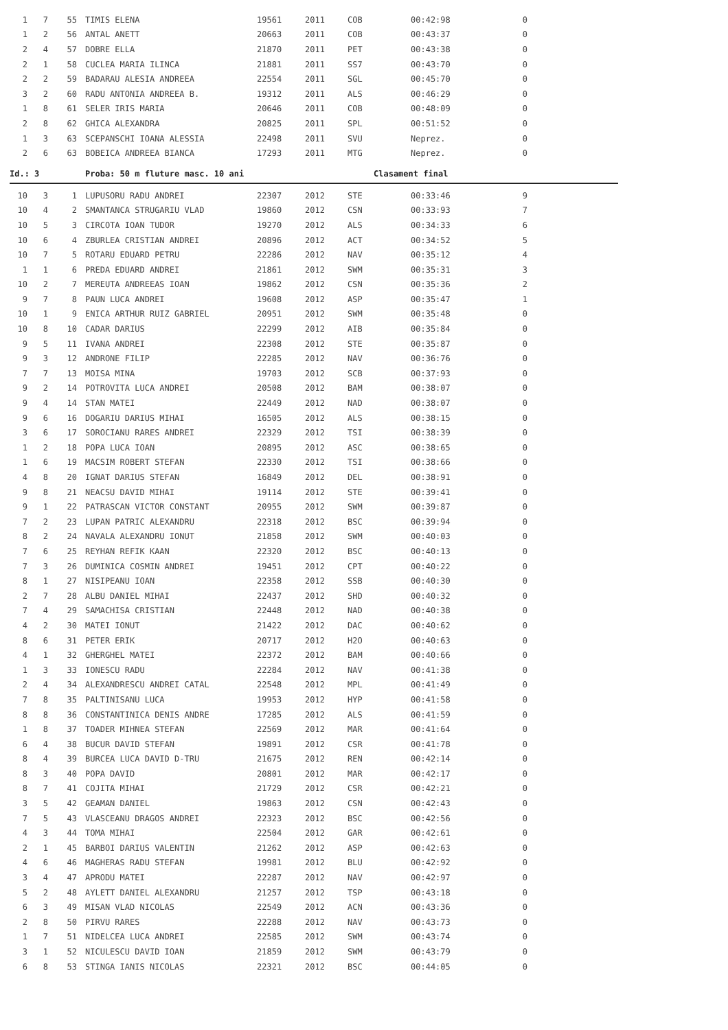| 1 | 7 | 55 | TIMIS ELENA | 19561 | 2011 | COB | 00:42:98 | 0 |
| 1 | 2 | 56 | ANTAL ANETT | 20663 | 2011 | COB | 00:43:37 | 0 |
| 2 | 4 | 57 | DOBRE ELLA | 21870 | 2011 | PET | 00:43:38 | 0 |
| 2 | 1 | 58 | CUCLEA MARIA ILINCA | 21881 | 2011 | SS7 | 00:43:70 | 0 |
| 2 | 2 | 59 | BADARAU ALESIA ANDREEA | 22554 | 2011 | SGL | 00:45:70 | 0 |
| 3 | 2 | 60 | RADU ANTONIA ANDREEA B. | 19312 | 2011 | ALS | 00:46:29 | 0 |
| 1 | 8 | 61 | SELER IRIS MARIA | 20646 | 2011 | COB | 00:48:09 | 0 |
| 2 | 8 | 62 | GHICA ALEXANDRA | 20825 | 2011 | SPL | 00:51:52 | 0 |
| 1 | 3 | 63 | SCEPANSCHI IOANA ALESSIA | 22498 | 2011 | SVU | Neprez. | 0 |
| 2 | 6 | 63 | BOBEICA ANDREEA BIANCA | 17293 | 2011 | MTG | Neprez. | 0 |
Id.: 3 Proba: 50 m fluture masc. 10 ani Clasament final
| 10 | 3 | 1 | LUPUSORU RADU ANDREI | 22307 | 2012 | STE | 00:33:46 | 9 |
| 10 | 4 | 2 | SMANTANCA STRUGARIU VLAD | 19860 | 2012 | CSN | 00:33:93 | 7 |
| 10 | 5 | 3 | CIRCOTA IOAN TUDOR | 19270 | 2012 | ALS | 00:34:33 | 6 |
| 10 | 6 | 4 | ZBURLEA CRISTIAN ANDREI | 20896 | 2012 | ACT | 00:34:52 | 5 |
| 10 | 7 | 5 | ROTARU EDUARD PETRU | 22286 | 2012 | NAV | 00:35:12 | 4 |
| 1 | 1 | 6 | PREDA EDUARD ANDREI | 21861 | 2012 | SWM | 00:35:31 | 3 |
| 10 | 2 | 7 | MEREUTA ANDREEAS IOAN | 19862 | 2012 | CSN | 00:35:36 | 2 |
| 9 | 7 | 8 | PAUN LUCA ANDREI | 19608 | 2012 | ASP | 00:35:47 | 1 |
| 10 | 1 | 9 | ENICA ARTHUR RUIZ GABRIEL | 20951 | 2012 | SWM | 00:35:48 | 0 |
| 10 | 8 | 10 | CADAR DARIUS | 22299 | 2012 | AIB | 00:35:84 | 0 |
| 9 | 5 | 11 | IVANA ANDREI | 22308 | 2012 | STE | 00:35:87 | 0 |
| 9 | 3 | 12 | ANDRONE FILIP | 22285 | 2012 | NAV | 00:36:76 | 0 |
| 7 | 7 | 13 | MOISA MINA | 19703 | 2012 | SCB | 00:37:93 | 0 |
| 9 | 2 | 14 | POTROVITA LUCA ANDREI | 20508 | 2012 | BAM | 00:38:07 | 0 |
| 9 | 4 | 14 | STAN MATEI | 22449 | 2012 | NAD | 00:38:07 | 0 |
| 9 | 6 | 16 | DOGARIU DARIUS MIHAI | 16505 | 2012 | ALS | 00:38:15 | 0 |
| 3 | 6 | 17 | SOROCIANU RARES ANDREI | 22329 | 2012 | TSI | 00:38:39 | 0 |
| 1 | 2 | 18 | POPA LUCA IOAN | 20895 | 2012 | ASC | 00:38:65 | 0 |
| 1 | 6 | 19 | MACSIM ROBERT STEFAN | 22330 | 2012 | TSI | 00:38:66 | 0 |
| 4 | 8 | 20 | IGNAT DARIUS STEFAN | 16849 | 2012 | DEL | 00:38:91 | 0 |
| 9 | 8 | 21 | NEACSU DAVID MIHAI | 19114 | 2012 | STE | 00:39:41 | 0 |
| 9 | 1 | 22 | PATRASCAN VICTOR CONSTANT | 20955 | 2012 | SWM | 00:39:87 | 0 |
| 7 | 2 | 23 | LUPAN PATRIC ALEXANDRU | 22318 | 2012 | BSC | 00:39:94 | 0 |
| 8 | 2 | 24 | NAVALA ALEXANDRU IONUT | 21858 | 2012 | SWM | 00:40:03 | 0 |
| 7 | 6 | 25 | REYHAN REFIK KAAN | 22320 | 2012 | BSC | 00:40:13 | 0 |
| 7 | 3 | 26 | DUMINICA COSMIN ANDREI | 19451 | 2012 | CPT | 00:40:22 | 0 |
| 8 | 1 | 27 | NISIPEANU IOAN | 22358 | 2012 | SSB | 00:40:30 | 0 |
| 2 | 7 | 28 | ALBU DANIEL MIHAI | 22437 | 2012 | SHD | 00:40:32 | 0 |
| 7 | 4 | 29 | SAMACHISA CRISTIAN | 22448 | 2012 | NAD | 00:40:38 | 0 |
| 4 | 2 | 30 | MATEI IONUT | 21422 | 2012 | DAC | 00:40:62 | 0 |
| 8 | 6 | 31 | PETER ERIK | 20717 | 2012 | H2O | 00:40:63 | 0 |
| 4 | 1 | 32 | GHERGHEL MATEI | 22372 | 2012 | BAM | 00:40:66 | 0 |
| 1 | 3 | 33 | IONESCU RADU | 22284 | 2012 | NAV | 00:41:38 | 0 |
| 2 | 4 | 34 | ALEXANDRESCU ANDREI CATAL | 22548 | 2012 | MPL | 00:41:49 | 0 |
| 7 | 8 | 35 | PALTINISANU LUCA | 19953 | 2012 | HYP | 00:41:58 | 0 |
| 8 | 8 | 36 | CONSTANTINICA DENIS ANDRE | 17285 | 2012 | ALS | 00:41:59 | 0 |
| 1 | 8 | 37 | TOADER MIHNEA STEFAN | 22569 | 2012 | MAR | 00:41:64 | 0 |
| 6 | 4 | 38 | BUCUR DAVID STEFAN | 19891 | 2012 | CSR | 00:41:78 | 0 |
| 8 | 4 | 39 | BURCEA LUCA DAVID D-TRU | 21675 | 2012 | REN | 00:42:14 | 0 |
| 8 | 3 | 40 | POPA DAVID | 20801 | 2012 | MAR | 00:42:17 | 0 |
| 8 | 7 | 41 | COJITA MIHAI | 21729 | 2012 | CSR | 00:42:21 | 0 |
| 3 | 5 | 42 | GEAMAN DANIEL | 19863 | 2012 | CSN | 00:42:43 | 0 |
| 7 | 5 | 43 | VLASCEANU DRAGOS ANDREI | 22323 | 2012 | BSC | 00:42:56 | 0 |
| 4 | 3 | 44 | TOMA MIHAI | 22504 | 2012 | GAR | 00:42:61 | 0 |
| 2 | 1 | 45 | BARBOI DARIUS VALENTIN | 21262 | 2012 | ASP | 00:42:63 | 0 |
| 4 | 6 | 46 | MAGHERAS RADU STEFAN | 19981 | 2012 | BLU | 00:42:92 | 0 |
| 3 | 4 | 47 | APRODU MATEI | 22287 | 2012 | NAV | 00:42:97 | 0 |
| 5 | 2 | 48 | AYLETT DANIEL ALEXANDRU | 21257 | 2012 | TSP | 00:43:18 | 0 |
| 6 | 3 | 49 | MISAN VLAD NICOLAS | 22549 | 2012 | ACN | 00:43:36 | 0 |
| 2 | 8 | 50 | PIRVU RARES | 22288 | 2012 | NAV | 00:43:73 | 0 |
| 1 | 7 | 51 | NIDELCEA LUCA ANDREI | 22585 | 2012 | SWM | 00:43:74 | 0 |
| 3 | 1 | 52 | NICULESCU DAVID IOAN | 21859 | 2012 | SWM | 00:43:79 | 0 |
| 6 | 8 | 53 | STINGA IANIS NICOLAS | 22321 | 2012 | BSC | 00:44:05 | 0 |